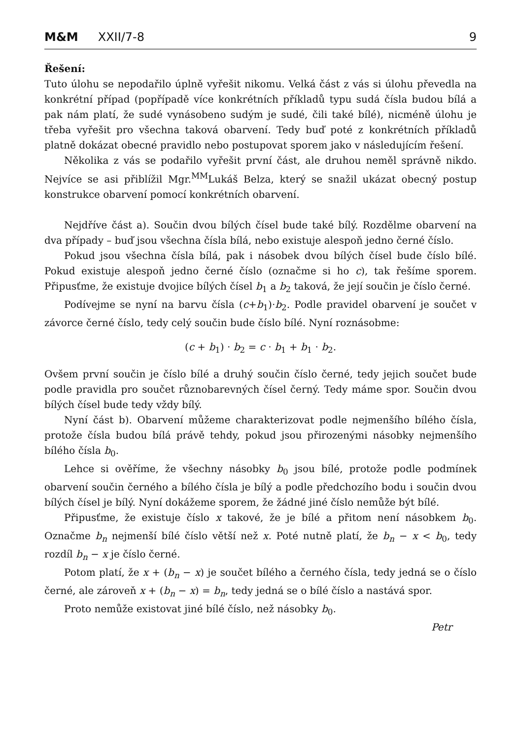M&M XXII/7-8 9
Řešení:
Tuto úlohu se nepodařilo úplně vyřešit nikomu. Velká část z vás si úlohu převedla na konkrétní případ (popřípadě více konkrétních příkladů typu sudá čísla budou bílá a pak nám platí, že sudé vynásobeno sudým je sudé, čili také bílé), nicméně úlohu je třeba vyřešit pro všechna taková obarvení. Tedy buď poté z konkrétních příkladů platně dokázat obecné pravidlo nebo postupovat sporem jako v následujícím řešení.
Několika z vás se podařilo vyřešit první část, ale druhou neměl správně nikdo. Nejvíce se asi přiblížil Mgr.<sup>MM</sup>Lukáš Belza, který se snažil ukázat obecný postup konstrukce obarvení pomocí konkrétních obarvení.
Nejdříve část a). Součin dvou bílých čísel bude také bílý. Rozdělme obarvení na dva případy – buď jsou všechna čísla bílá, nebo existuje alespoň jedno černé číslo.
Pokud jsou všechna čísla bílá, pak i násobek dvou bílých čísel bude číslo bílé. Pokud existuje alespoň jedno černé číslo (označme si ho c), tak řešíme sporem. Připusťme, že existuje dvojice bílých čísel b<sub>1</sub> a b<sub>2</sub> taková, že její součin je číslo černé.
Podívejme se nyní na barvu čísla (c+b<sub>1</sub>)·b<sub>2</sub>. Podle pravidel obarvení je součet v závorce černé číslo, tedy celý součin bude číslo bílé. Nyní roznásobme:
(c + b<sub>1</sub>) · b<sub>2</sub> = c · b<sub>1</sub> + b<sub>1</sub> · b<sub>2</sub>.
Ovšem první součin je číslo bílé a druhý součin číslo černé, tedy jejich součet bude podle pravidla pro součet různobarevných čísel černý. Tedy máme spor. Součin dvou bílých čísel bude tedy vždy bílý.
Nyní část b). Obarvení můžeme charakterizovat podle nejmenšího bílého čísla, protože čísla budou bílá právě tehdy, pokud jsou přirozenými násobky nejmenšího bílého čísla b<sub>0</sub>.
Lehce si ověříme, že všechny násobky b<sub>0</sub> jsou bílé, protože podle podmínek obarvení součin černého a bílého čísla je bílý a podle předchozího bodu i součin dvou bílých čísel je bílý. Nyní dokážeme sporem, že žádné jiné číslo nemůže být bílé.
Připusťme, že existuje číslo x takové, že je bílé a přitom není násobkem b<sub>0</sub>. Označme b<sub>n</sub> nejmenší bílé číslo větší než x. Poté nutně platí, že b<sub>n</sub> − x < b<sub>0</sub>, tedy rozdíl b<sub>n</sub> − x je číslo černé.
Potom platí, že x + (b<sub>n</sub> − x) je součet bílého a černého čísla, tedy jedná se o číslo černé, ale zároveň x + (b<sub>n</sub> − x) = b<sub>n</sub>, tedy jedná se o bílé číslo a nastává spor.
Proto nemůže existovat jiné bílé číslo, než násobky b<sub>0</sub>.
Petr